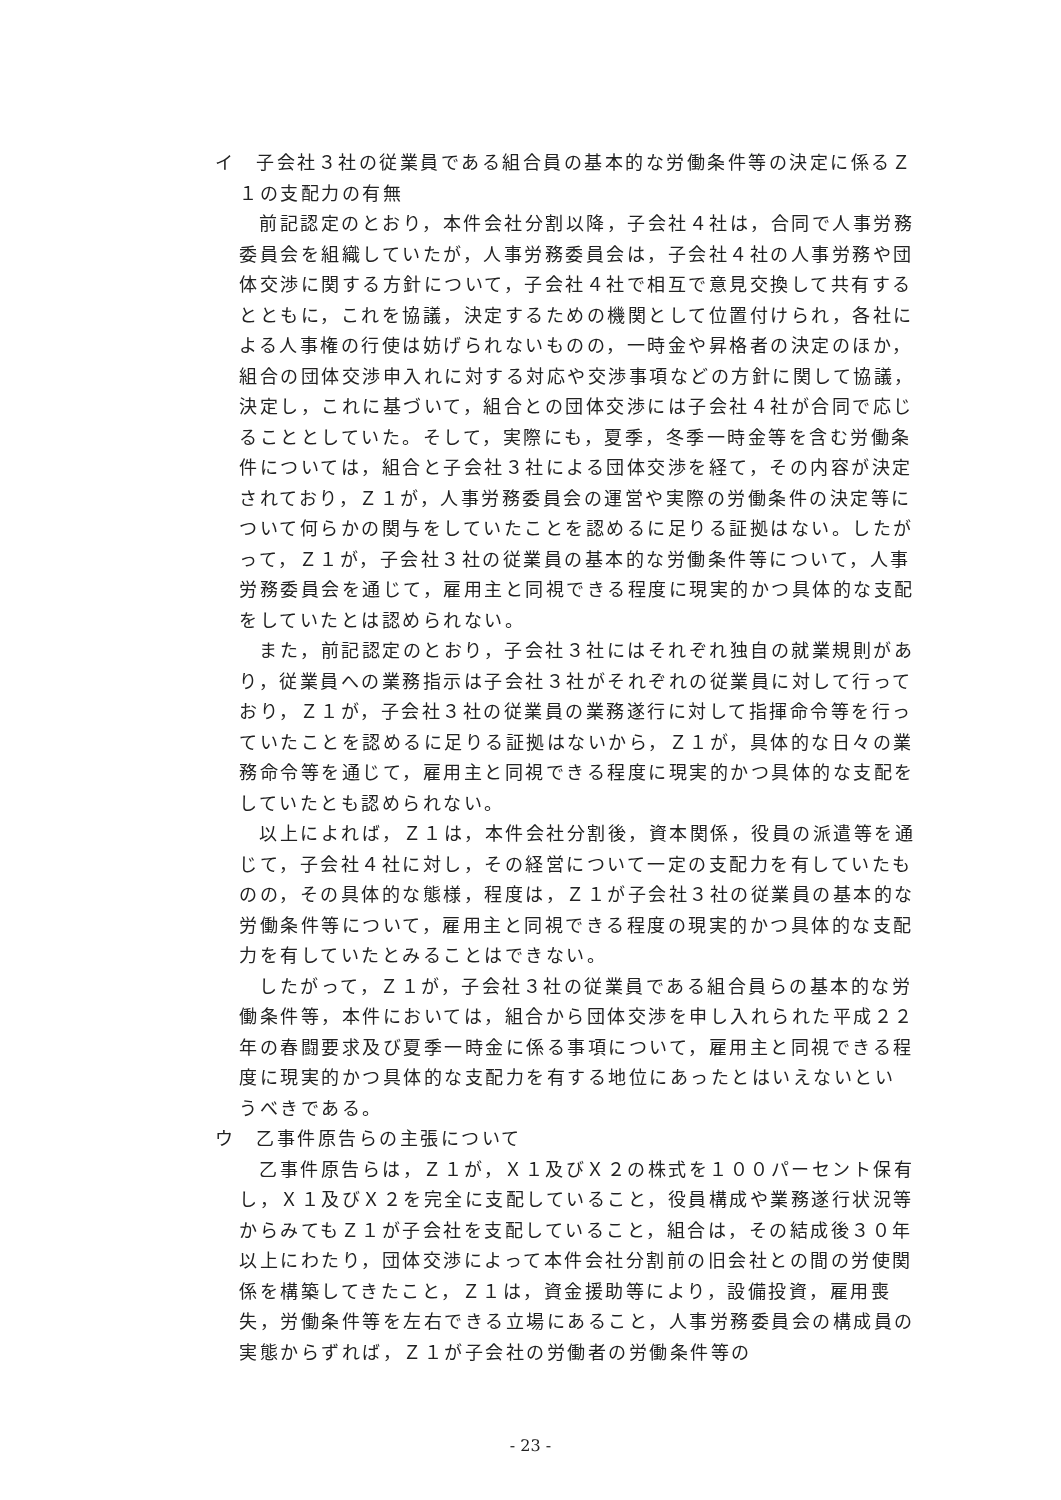イ　子会社３社の従業員である組合員の基本的な労働条件等の決定に係るＺ１の支配力の有無
前記認定のとおり，本件会社分割以降，子会社４社は，合同で人事労務委員会を組織していたが，人事労務委員会は，子会社４社の人事労務や団体交渉に関する方針について，子会社４社で相互で意見交換して共有するとともに，これを協議，決定するための機関として位置付けられ，各社による人事権の行使は妨げられないものの，一時金や昇格者の決定のほか，組合の団体交渉申入れに対する対応や交渉事項などの方針に関して協議，決定し，これに基づいて，組合との団体交渉には子会社４社が合同で応じることとしていた。そして，実際にも，夏季，冬季一時金等を含む労働条件については，組合と子会社３社による団体交渉を経て，その内容が決定されており，Ｚ１が，人事労務委員会の運営や実際の労働条件の決定等について何らかの関与をしていたことを認めるに足りる証拠はない。したがって，Ｚ１が，子会社３社の従業員の基本的な労働条件等について，人事労務委員会を通じて，雇用主と同視できる程度に現実的かつ具体的な支配をしていたとは認められない。
また，前記認定のとおり，子会社３社にはそれぞれ独自の就業規則があり，従業員への業務指示は子会社３社がそれぞれの従業員に対して行っており，Ｚ１が，子会社３社の従業員の業務遂行に対して指揮命令等を行っていたことを認めるに足りる証拠はないから，Ｚ１が，具体的な日々の業務命令等を通じて，雇用主と同視できる程度に現実的かつ具体的な支配をしていたとも認められない。
以上によれば，Ｚ１は，本件会社分割後，資本関係，役員の派遣等を通じて，子会社４社に対し，その経営について一定の支配力を有していたものの，その具体的な態様，程度は，Ｚ１が子会社３社の従業員の基本的な労働条件等について，雇用主と同視できる程度の現実的かつ具体的な支配力を有していたとみることはできない。
したがって，Ｚ１が，子会社３社の従業員である組合員らの基本的な労働条件等，本件においては，組合から団体交渉を申し入れられた平成２２年の春闘要求及び夏季一時金に係る事項について，雇用主と同視できる程度に現実的かつ具体的な支配力を有する地位にあったとはいえないというべきである。
ウ　乙事件原告らの主張について
乙事件原告らは，Ｚ１が，Ｘ１及びＸ２の株式を１００パーセント保有し，Ｘ１及びＸ２を完全に支配していること，役員構成や業務遂行状況等からみてもＺ１が子会社を支配していること，組合は，その結成後３０年以上にわたり，団体交渉によって本件会社分割前の旧会社との間の労使関係を構築してきたこと，Ｚ１は，資金援助等により，設備投資，雇用喪失，労働条件等を左右できる立場にあること，人事労務委員会の構成員の実態からずれば，Ｚ１が子会社の労働者の労働条件等の
- 23 -